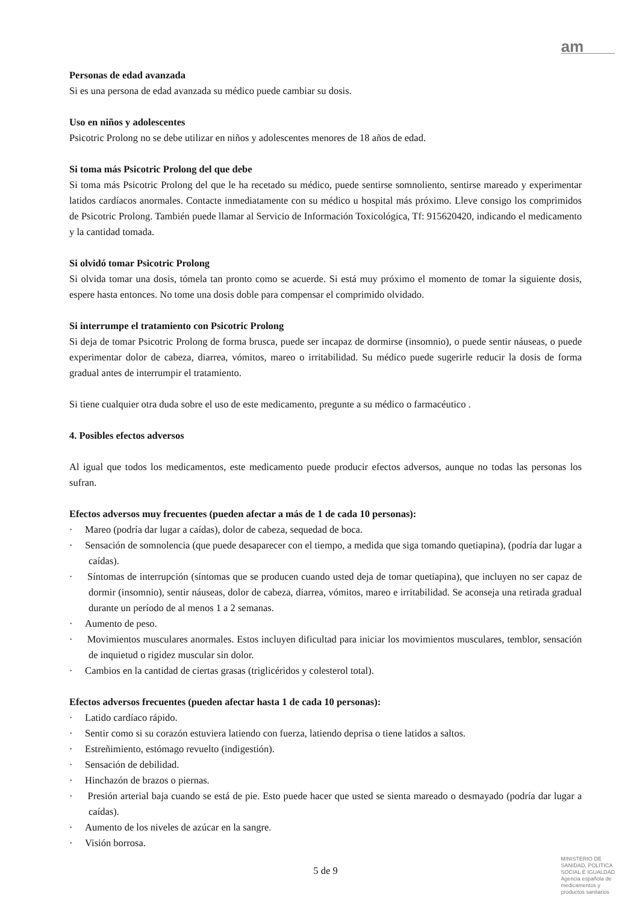am
Personas de edad avanzada
Si es una persona de edad avanzada su médico puede cambiar su dosis.
Uso en niños y adolescentes
Psicotric Prolong no se debe utilizar en niños y adolescentes menores de 18 años de edad.
Si toma más Psicotric Prolong del que debe
Si toma más Psicotric Prolong del que le ha recetado su médico, puede sentirse somnoliento, sentirse mareado y experimentar latidos cardíacos anormales. Contacte inmediatamente con su médico u hospital más próximo. Lleve consigo los comprimidos de Psicotric Prolong. También puede llamar al Servicio de Información Toxicológica, Tf: 915620420, indicando el medicamento y la cantidad tomada.
Si olvidó tomar Psicotric Prolong
Si olvida tomar una dosis, tómela tan pronto como se acuerde. Si está muy próximo el momento de tomar la siguiente dosis, espere hasta entonces. No tome una dosis doble para compensar el comprimido olvidado.
Si interrumpe el tratamiento con Psicotric Prolong
Si deja de tomar Psicotric Prolong de forma brusca, puede ser incapaz de dormirse (insomnio), o puede sentir náuseas, o puede experimentar dolor de cabeza, diarrea, vómitos, mareo o irritabilidad. Su médico puede sugerirle reducir la dosis de forma gradual antes de interrumpir el tratamiento.
Si tiene cualquier otra duda sobre el uso de este medicamento, pregunte a su médico o farmacéutico .
4. Posibles efectos adversos
Al igual que todos los medicamentos, este medicamento puede producir efectos adversos, aunque no todas las personas los sufran.
Efectos adversos muy frecuentes (pueden afectar a más de 1 de cada 10 personas):
· Mareo (podría dar lugar a caídas), dolor de cabeza, sequedad de boca.
· Sensación de somnolencia (que puede desaparecer con el tiempo, a medida que siga tomando quetiapina), (podría dar lugar a caídas).
· Síntomas de interrupción (síntomas que se producen cuando usted deja de tomar quetiapina), que incluyen no ser capaz de dormir (insomnio), sentir náuseas, dolor de cabeza, diarrea, vómitos, mareo e irritabilidad. Se aconseja una retirada gradual durante un período de al menos 1 a 2 semanas.
· Aumento de peso.
· Movimientos musculares anormales. Estos incluyen dificultad para iniciar los movimientos musculares, temblor, sensación de inquietud o rigidez muscular sin dolor.
· Cambios en la cantidad de ciertas grasas (triglicéridos y colesterol total).
Efectos adversos frecuentes (pueden afectar hasta 1 de cada 10 personas):
· Latido cardíaco rápido.
· Sentir como si su corazón estuviera latiendo con fuerza, latiendo deprisa o tiene latidos a saltos.
· Estreñimiento, estómago revuelto (indigestión).
· Sensación de debilidad.
· Hinchazón de brazos o piernas.
· Presión arterial baja cuando se está de pie. Esto puede hacer que usted se sienta mareado o desmayado (podría dar lugar a caídas).
· Aumento de los niveles de azúcar en la sangre.
· Visión borrosa.
5 de 9
MINISTERIO DE
SANIDAD, POLITICA
SOCIAL E IGUALDAD
Agencia española de
medicamentos y
productos sanitarios